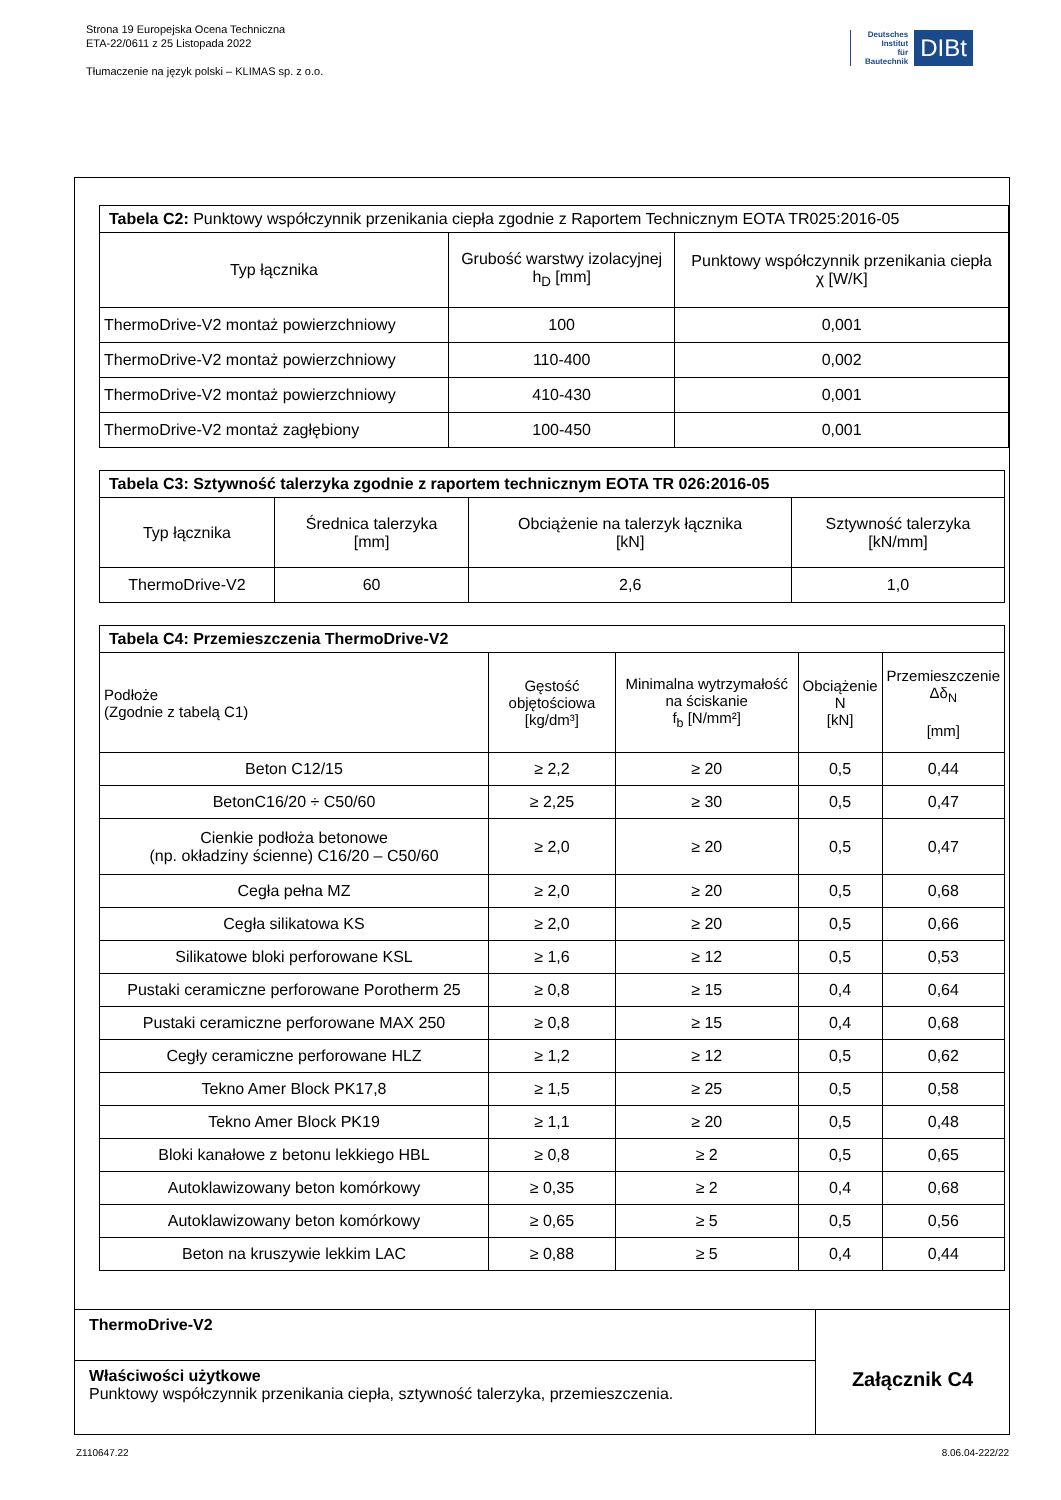Strona 19 Europejska Ocena Techniczna
ETA-22/0611 z 25 Listopada 2022
Tłumaczenie na język polski – KLIMAS sp. z o.o.
Deutsches
Institut
für
Bautechnik
DIBt
| Tabela C2: Punktowy współczynnik przenikania ciepła zgodnie z Raportem Technicznym EOTA TR025:2016-05 | | |
| Typ łącznika | Grubość warstwy izolacyjnej h<sub>D</sub> [mm] | Punktowy współczynnik przenikania ciepła χ [W/K] |
| ThermoDrive-V2 montaż powierzchniowy | 100 | 0,001 |
| ThermoDrive-V2 montaż powierzchniowy | 110-400 | 0,002 |
| ThermoDrive-V2 montaż powierzchniowy | 410-430 | 0,001 |
| ThermoDrive-V2 montaż zagłębiony | 100-450 | 0,001 |
| Tabela C3: Sztywność talerzyka zgodnie z raportem technicznym EOTA TR 026:2016-05 | | | |
| Typ łącznika | Średnica talerzyka [mm] | Obciążenie na talerzyk łącznika [kN] | Sztywność talerzyka [kN/mm] |
| ThermoDrive-V2 | 60 | 2,6 | 1,0 |
| Tabela C4: Przemieszczenia ThermoDrive-V2 | | | | |
| Podłoże (Zgodnie z tabelą C1) | Gęstość objętościowa [kg/dm³] | Minimalna wytrzymałość na ściskanie f<sub>b</sub> [N/mm²] | Obciążenie N [kN] | Przemieszczenie Δδ<sub>N</sub> [mm] |
| Beton C12/15 | ≥ 2,2 | ≥ 20 | 0,5 | 0,44 |
| BetonC16/20 ÷ C50/60 | ≥ 2,25 | ≥ 30 | 0,5 | 0,47 |
| Cienkie podłoża betonowe (np. okładziny ścienne) C16/20 – C50/60 | ≥ 2,0 | ≥ 20 | 0,5 | 0,47 |
| Cegła pełna MZ | ≥ 2,0 | ≥ 20 | 0,5 | 0,68 |
| Cegła silikatowa KS | ≥ 2,0 | ≥ 20 | 0,5 | 0,66 |
| Silikatowe bloki perforowane KSL | ≥ 1,6 | ≥ 12 | 0,5 | 0,53 |
| Pustaki ceramiczne perforowane Porotherm 25 | ≥ 0,8 | ≥ 15 | 0,4 | 0,64 |
| Pustaki ceramiczne perforowane MAX 250 | ≥ 0,8 | ≥ 15 | 0,4 | 0,68 |
| Cegły ceramiczne perforowane HLZ | ≥ 1,2 | ≥ 12 | 0,5 | 0,62 |
| Tekno Amer Block PK17,8 | ≥ 1,5 | ≥ 25 | 0,5 | 0,58 |
| Tekno Amer Block PK19 | ≥ 1,1 | ≥ 20 | 0,5 | 0,48 |
| Bloki kanałowe z betonu lekkiego HBL | ≥ 0,8 | ≥ 2 | 0,5 | 0,65 |
| Autoklawizowany beton komórkowy | ≥ 0,35 | ≥ 2 | 0,4 | 0,68 |
| Autoklawizowany beton komórkowy | ≥ 0,65 | ≥ 5 | 0,5 | 0,56 |
| Beton na kruszywie lekkim LAC | ≥ 0,88 | ≥ 5 | 0,4 | 0,44 |
ThermoDrive-V2
Właściwości użytkowe
Punktowy współczynnik przenikania ciepła, sztywność talerzyka, przemieszczenia.
Załącznik C4
Z110647.22 8.06.04-222/22